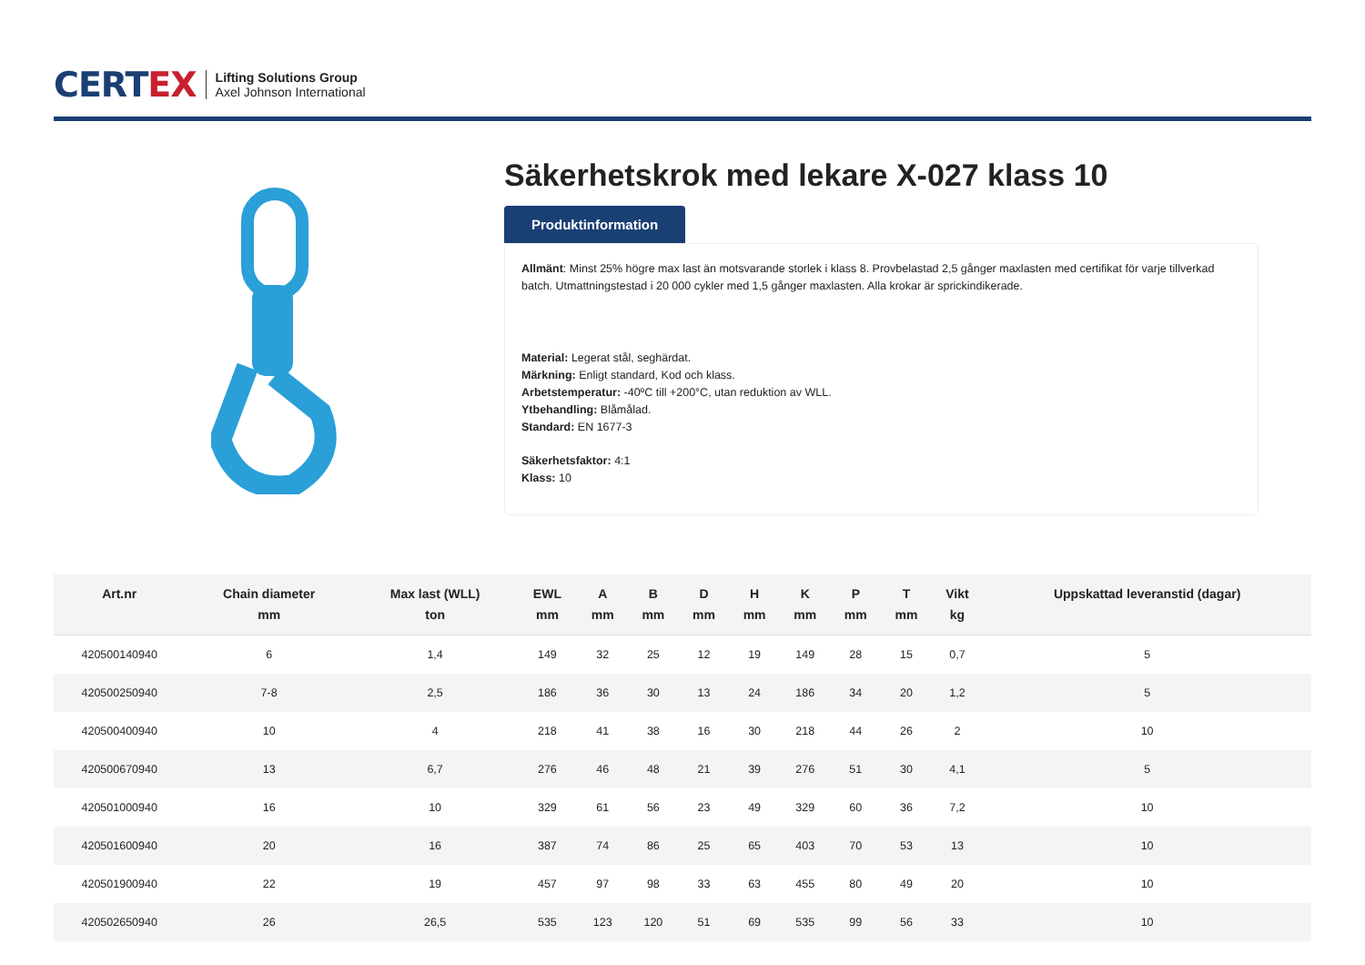CERTEX
Lifting Solutions Group
Axel Johnson International
Säkerhetskrok med lekare X-027 klass 10
Produktinformation
Allmänt: Minst 25% högre max last än motsvarande storlek i klass 8. Provbelastad 2,5 gånger maxlasten med certifikat för varje tillverkad batch. Utmattningstestad i 20 000 cykler med 1,5 gånger maxlasten. Alla krokar är sprickindikerade.
Material: Legerat stål, seghärdat.
Märkning: Enligt standard, Kod och klass.
Arbetstemperatur: -40ºC till +200°C, utan reduktion av WLL.
Ytbehandling: Blåmålad.
Standard: EN 1677-3
Säkerhetsfaktor: 4:1
Klass: 10
| Art.nr | Chain diameter mm | Max last (WLL) ton | EWL mm | A mm | B mm | D mm | H mm | K mm | P mm | T mm | Vikt kg | Uppskattad leveranstid (dagar) |
| --- | --- | --- | --- | --- | --- | --- | --- | --- | --- | --- | --- | --- |
| 420500140940 | 6 | 1,4 | 149 | 32 | 25 | 12 | 19 | 149 | 28 | 15 | 0,7 | 5 |
| 420500250940 | 7-8 | 2,5 | 186 | 36 | 30 | 13 | 24 | 186 | 34 | 20 | 1,2 | 5 |
| 420500400940 | 10 | 4 | 218 | 41 | 38 | 16 | 30 | 218 | 44 | 26 | 2 | 10 |
| 420500670940 | 13 | 6,7 | 276 | 46 | 48 | 21 | 39 | 276 | 51 | 30 | 4,1 | 5 |
| 420501000940 | 16 | 10 | 329 | 61 | 56 | 23 | 49 | 329 | 60 | 36 | 7,2 | 10 |
| 420501600940 | 20 | 16 | 387 | 74 | 86 | 25 | 65 | 403 | 70 | 53 | 13 | 10 |
| 420501900940 | 22 | 19 | 457 | 97 | 98 | 33 | 63 | 455 | 80 | 49 | 20 | 10 |
| 420502650940 | 26 | 26,5 | 535 | 123 | 120 | 51 | 69 | 535 | 99 | 56 | 33 | 10 |